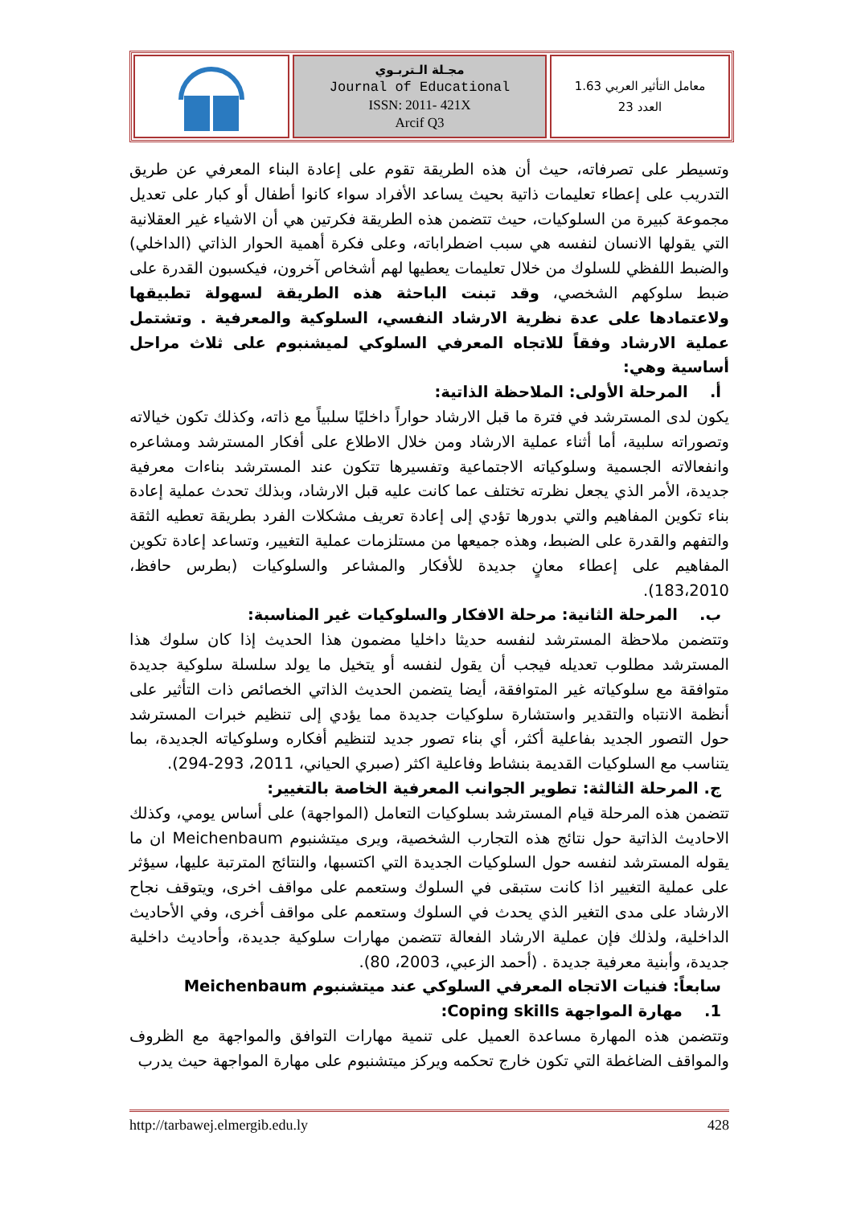مجـلة الـتربـوي
Journal of Educational
ISSN: 2011- 421X
Arcif Q3
معامل التأثير العربي 1.63
العدد 23
وتسيطر على تصرفاته، حيث أن هذه الطريقة تقوم على إعادة البناء المعرفي عن طريق التدريب على إعطاء تعليمات ذاتية بحيث يساعد الأفراد سواء كانوا أطفال أو كبار على تعديل مجموعة كبيرة من السلوكيات، حيث تتضمن هذه الطريقة فكرتين هي أن الاشياء غير العقلانية التي يقولها الانسان لنفسه هي سبب اضطراباته، وعلى فكرة أهمية الحوار الذاتي (الداخلي) والضبط اللفظي للسلوك من خلال تعليمات يعطيها لهم أشخاص آخرون، فيكسبون القدرة على ضبط سلوكهم الشخصي، وقد تبنت الباحثة هذه الطريقة لسهولة تطبيقها ولاعتمادها على عدة نظرية الارشاد النفسي، السلوكية والمعرفية . وتشتمل عملية الارشاد وفقاً للاتجاه المعرفي السلوكي لميشنبوم على ثلاث مراحل أساسية وهي:
أ. المرحلة الأولى: الملاحظة الذاتية:
يكون لدى المسترشد في فترة ما قبل الارشاد حواراً داخليًا سلبياً مع ذاته، وكذلك تكون خيالاته وتصوراته سلبية، أما أثناء عملية الارشاد ومن خلال الاطلاع على أفكار المسترشد ومشاعره وانفعالاته الجسمية وسلوكياته الاجتماعية وتفسيرها تتكون عند المسترشد بناءات معرفية جديدة، الأمر الذي يجعل نظرته تختلف عما كانت عليه قبل الارشاد، وبذلك تحدث عملية إعادة بناء تكوين المفاهيم والتي بدورها تؤدي إلى إعادة تعريف مشكلات الفرد بطريقة تعطيه الثقة والتفهم والقدرة على الضبط، وهذه جميعها من مستلزمات عملية التغيير، وتساعد إعادة تكوين المفاهيم على إعطاء معانٍ جديدة للأفكار والمشاعر والسلوكيات (بطرس حافظ، 183،2010).
ب. المرحلة الثانية: مرحلة الافكار والسلوكيات غير المناسبة:
وتتضمن ملاحظة المسترشد لنفسه حديثا داخليا مضمون هذا الحديث إذا كان سلوك هذا المسترشد مطلوب تعديله فيجب أن يقول لنفسه أو يتخيل ما يولد سلسلة سلوكية جديدة متوافقة مع سلوكياته غير المتوافقة، أيضا يتضمن الحديث الذاتي الخصائص ذات التأثير على أنظمة الانتباه والتقدير واستشارة سلوكيات جديدة مما يؤدي إلى تنظيم خبرات المسترشد حول التصور الجديد بفاعلية أكثر، أي بناء تصور جديد لتنظيم أفكاره وسلوكياته الجديدة، بما يتناسب مع السلوكيات القديمة بنشاط وفاعلية اكثر (صبري الحياني، 2011، 293-294).
ج. المرحلة الثالثة: تطوير الجوانب المعرفية الخاصة بالتغيير:
تتضمن هذه المرحلة قيام المسترشد بسلوكيات التعامل (المواجهة) على أساس يومي، وكذلك الاحاديث الذاتية حول نتائج هذه التجارب الشخصية، ويرى ميتشنبوم Meichenbaum ان ما يقوله المسترشد لنفسه حول السلوكيات الجديدة التي اكتسبها، والنتائج المترتبة عليها، سيؤثر على عملية التغيير اذا كانت ستبقى في السلوك وستعمم على مواقف اخرى، ويتوقف نجاح الارشاد على مدى التغير الذي يحدث في السلوك وستعمم على مواقف أخرى، وفي الأحاديث الداخلية، ولذلك فإن عملية الارشاد الفعالة تتضمن مهارات سلوكية جديدة، وأحاديث داخلية جديدة، وأبنية معرفية جديدة . (أحمد الزعبي، 2003، 80).
سابعاً: فنيات الاتجاه المعرفي السلوكي عند ميتشنبوم Meichenbaum
1. مهارة المواجهة Coping skills:
وتتضمن هذه المهارة مساعدة العميل على تنمية مهارات التوافق والمواجهة مع الظروف والمواقف الضاغطة التي تكون خارج تحكمه ويركز ميتشنبوم على مهارة المواجهة حيث يدرب
http://tarbawej.elmergib.edu.ly 428